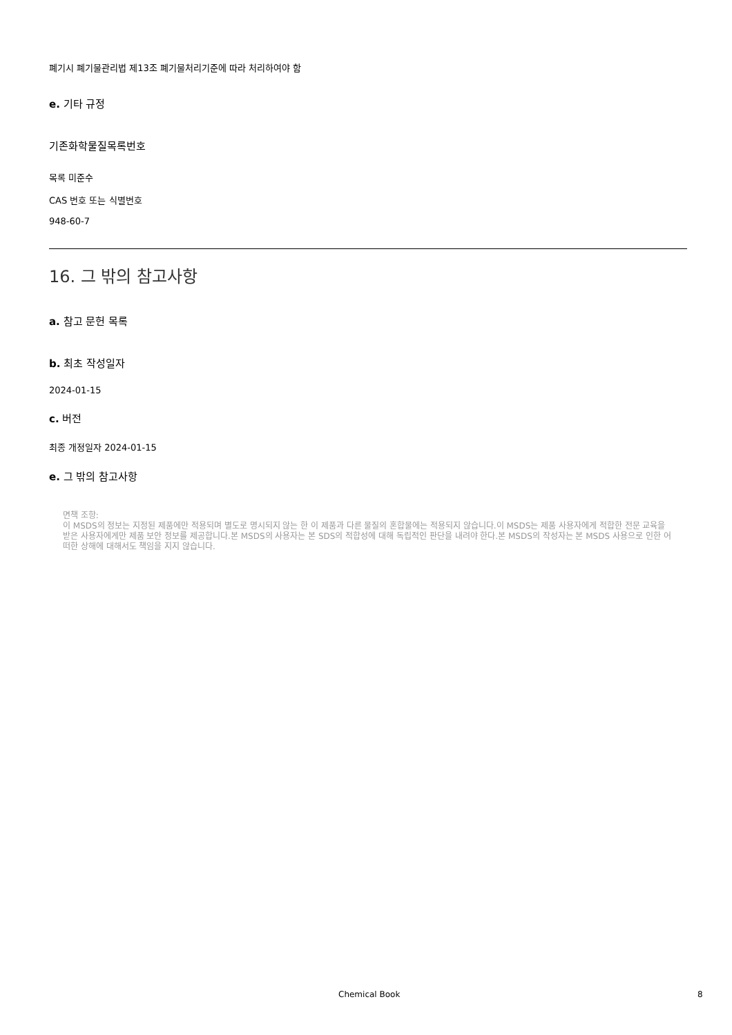폐기시 폐기물관리법 제13조 폐기물처리기준에 따라 처리하여야 함
e. 기타 규정
기존화학물질목록번호
목록 미준수
CAS 번호 또는 식별번호
948-60-7
16. 그 밖의 참고사항
a. 참고 문헌 목록
b. 최초 작성일자
2024-01-15
c. 버전
최종 개정일자 2024-01-15
e. 그 밖의 참고사항
면책 조항:
이 MSDS의 정보는 지정된 제품에만 적용되며 별도로 명시되지 않는 한 이 제품과 다른 물질의 혼합물에는 적용되지 않습니다.이 MSDS는 제품 사용자에게 적합한 전문 교육을 받은 사용자에게만 제품 보안 정보를 제공합니다.본 MSDS의 사용자는 본 SDS의 적합성에 대해 독립적인 판단을 내려야 한다.본 MSDS의 작성자는 본 MSDS 사용으로 인한 어떠한 상해에 대해서도 책임을 지지 않습니다.
Chemical Book 8